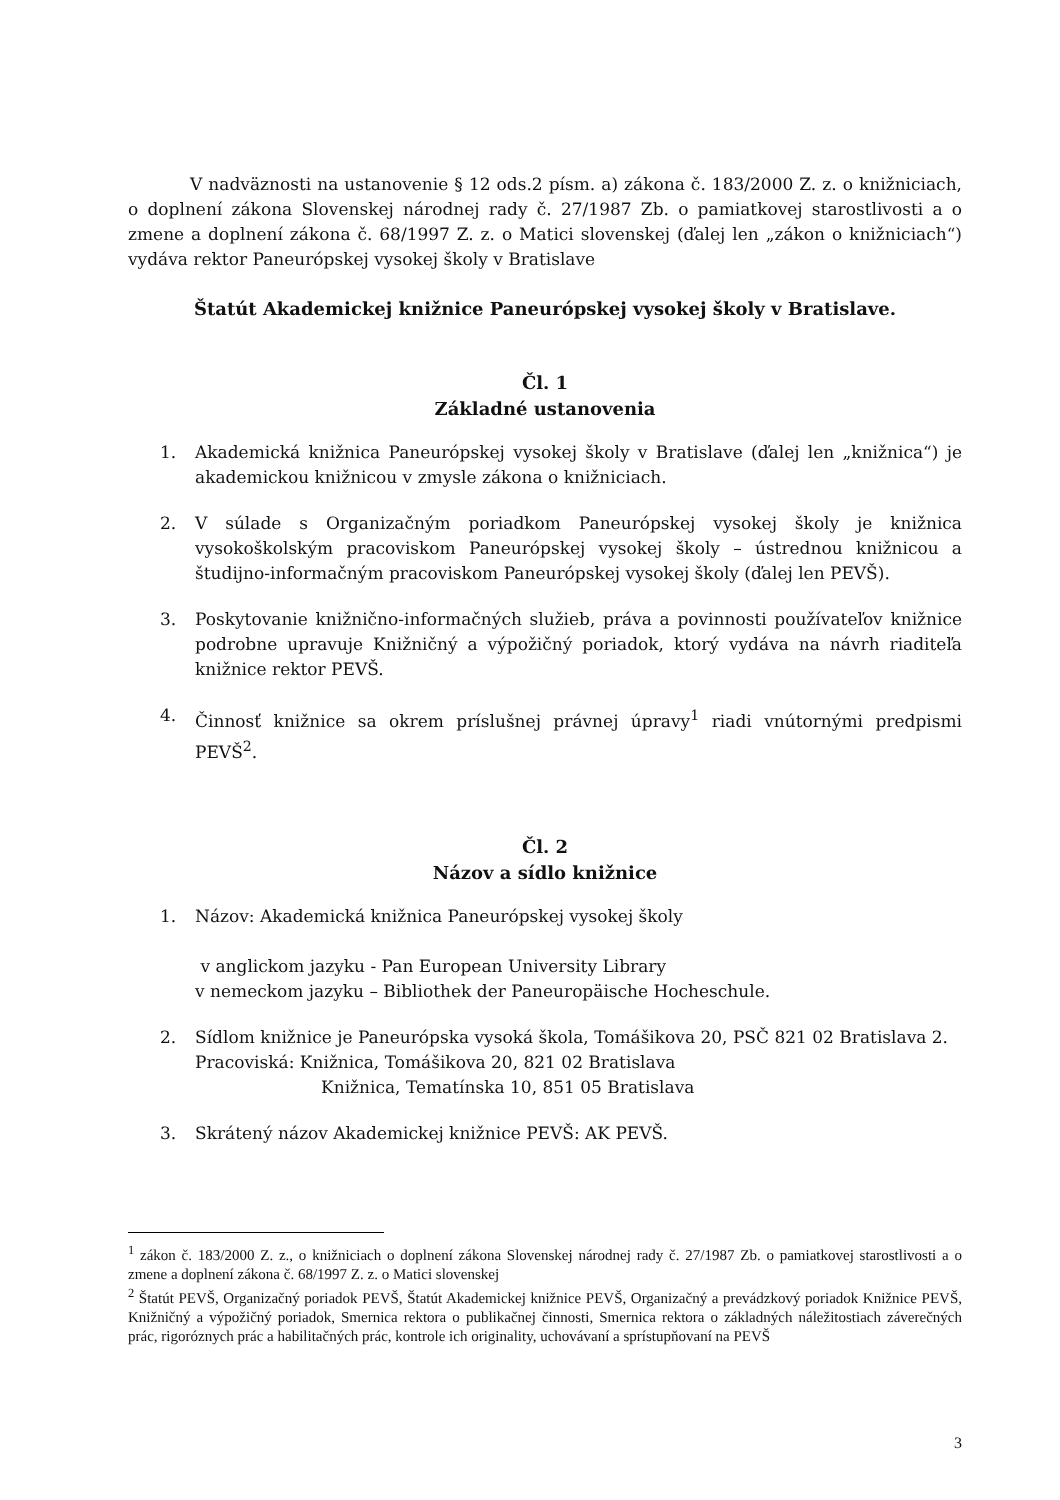V nadväznosti na ustanovenie § 12 ods.2 písm. a) zákona č. 183/2000 Z. z. o knižniciach, o doplnení zákona Slovenskej národnej rady č. 27/1987 Zb. o pamiatkovej starostlivosti a o zmene a doplnení zákona č. 68/1997 Z. z. o Matici slovenskej (ďalej len „zákon o knižniciach“) vydáva rektor Paneurópskej vysokej školy v Bratislave
Štatút Akademickej knižnice Paneurópskej vysokej školy v Bratislave.
Čl. 1
Základné ustanovenia
1. Akademická knižnica Paneurópskej vysokej školy v Bratislave (ďalej len „knižnica“) je akademickou knižnicou v zmysle zákona o knižniciach.
2. V súlade s Organizačným poriadkom Paneurópskej vysokej školy je knižnica vysokoškolským pracoviskom Paneurópskej vysokej školy – ústrednou knižnicou a študijno-informačným pracoviskom Paneurópskej vysokej školy (ďalej len PEVŠ).
3. Poskytovanie knižnično-informačných služieb, práva a povinnosti používateľov knižnice podrobne upravuje Knižničný a výpožičný poriadok, ktorý vydáva na návrh riaditeľa knižnice rektor PEVŠ.
4. Činnosť knižnice sa okrem príslušnej právnej úpravy<sup>1</sup> riadi vnútornými predpismi PEVŠ<sup>2</sup>.
Čl. 2
Názov a sídlo knižnice
1. Názov: Akademická knižnica Paneurópskej vysokej školy
v anglickom jazyku - Pan European University Library
v nemeckom jazyku – Bibliothek der Paneuropäische Hocheschule.
2. Sídlom knižnice je Paneurópska vysoká škola, Tomášikova 20, PSČ 821 02 Bratislava 2.
Pracoviská: Knižnica, Tomášikova 20, 821 02 Bratislava
Knižnica, Tematínska 10, 851 05 Bratislava
3. Skrátený názov Akademickej knižnice PEVŠ: AK PEVŠ.
<sup>1</sup> zákon č. 183/2000 Z. z., o knižniciach o doplnení zákona Slovenskej národnej rady č. 27/1987 Zb. o pamiatkovej starostlivosti a o zmene a doplnení zákona č. 68/1997 Z. z. o Matici slovenskej
<sup>2</sup> Štatút PEVŠ, Organizačný poriadok PEVŠ, Štatút Akademickej knižnice PEVŠ, Organizačný a prevádzkový poriadok Knižnice PEVŠ, Knižničný a výpožičný poriadok, Smernica rektora o publikačnej činnosti, Smernica rektora o základných náležitostiach záverečných prác, rigoróznych prác a habilitačných prác, kontrole ich originality, uchovávaní a sprístupňovaní na PEVŠ
3